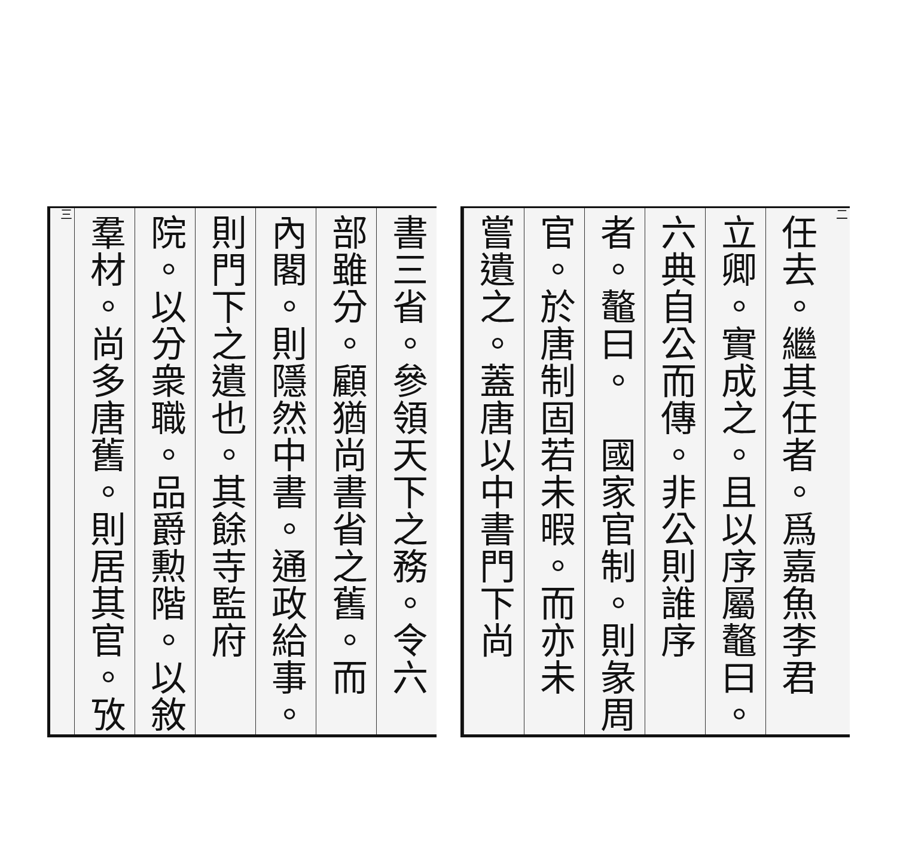二
任去。繼其任者。爲嘉魚李君
立卿。實成之。且以序屬鼇曰。
六典自公而傳。非公則誰序
者。鼇曰。　國家官制。則彖周
官。於唐制固若未暇。而亦未
嘗遺之。蓋唐以中書門下尚
書三省。參領天下之務。令六
部雖分。顧猶尚書省之舊。而
內閣。則隱然中書。通政給事。
則門下之遺也。其餘寺監府
院。以分衆職。品爵勲階。以敘
羣材。尚多唐舊。則居其官。攷
三